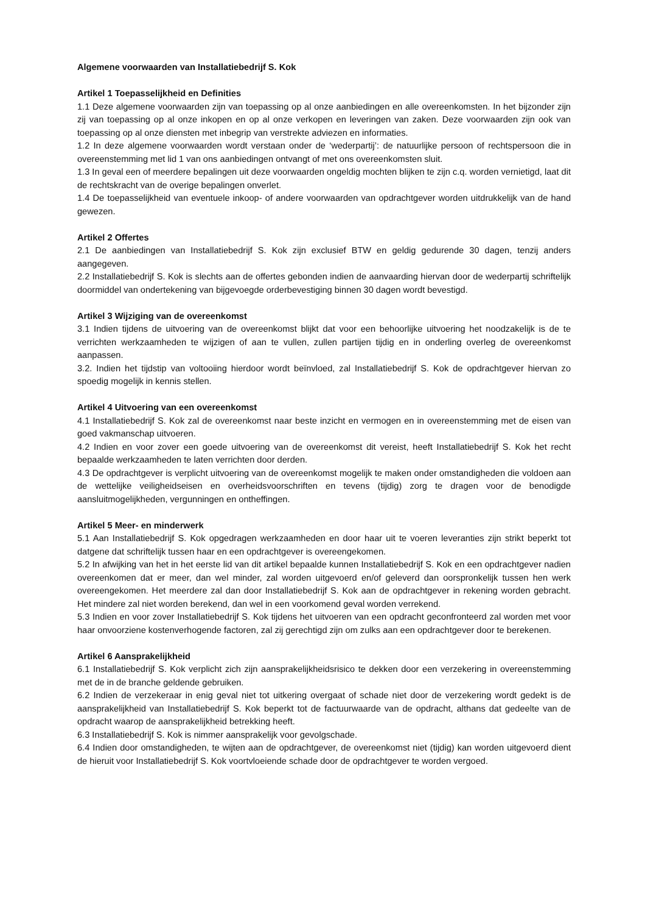Algemene voorwaarden van Installatiebedrijf S. Kok
Artikel 1 Toepasselijkheid en Definities
1.1 Deze algemene voorwaarden zijn van toepassing op al onze aanbiedingen en alle overeenkomsten. In het bijzonder zijn zij van toepassing op al onze inkopen en op al onze verkopen en leveringen van zaken. Deze voorwaarden zijn ook van toepassing op al onze diensten met inbegrip van verstrekte adviezen en informaties.
1.2 In deze algemene voorwaarden wordt verstaan onder de ‘wederpartij’: de natuurlijke persoon of rechtspersoon die in overeenstemming met lid 1 van ons aanbiedingen ontvangt of met ons overeenkomsten sluit.
1.3 In geval een of meerdere bepalingen uit deze voorwaarden ongeldig mochten blijken te zijn c.q. worden vernietigd, laat dit de rechtskracht van de overige bepalingen onverlet.
1.4 De toepasselijkheid van eventuele inkoop- of andere voorwaarden van opdrachtgever worden uitdrukkelijk van de hand gewezen.
Artikel 2 Offertes
2.1 De aanbiedingen van Installatiebedrijf S. Kok zijn exclusief BTW en geldig gedurende 30 dagen, tenzij anders aangegeven.
2.2 Installatiebedrijf S. Kok is slechts aan de offertes gebonden indien de aanvaarding hiervan door de wederpartij schriftelijk doormiddel van ondertekening van bijgevoegde orderbevestiging binnen 30 dagen wordt bevestigd.
Artikel 3 Wijziging van de overeenkomst
3.1 Indien tijdens de uitvoering van de overeenkomst blijkt dat voor een behoorlijke uitvoering het noodzakelijk is de te verrichten werkzaamheden te wijzigen of aan te vullen, zullen partijen tijdig en in onderling overleg de overeenkomst aanpassen.
3.2. Indien het tijdstip van voltooiing hierdoor wordt beïnvloed, zal Installatiebedrijf S. Kok de opdrachtgever hiervan zo spoedig mogelijk in kennis stellen.
Artikel 4 Uitvoering van een overeenkomst
4.1 Installatiebedrijf S. Kok zal de overeenkomst naar beste inzicht en vermogen en in overeenstemming met de eisen van goed vakmanschap uitvoeren.
4.2 Indien en voor zover een goede uitvoering van de overeenkomst dit vereist, heeft Installatiebedrijf S. Kok het recht bepaalde werkzaamheden te laten verrichten door derden.
4.3 De opdrachtgever is verplicht uitvoering van de overeenkomst mogelijk te maken onder omstandigheden die voldoen aan de wettelijke veiligheidseisen en overheidsvoorschriften en tevens (tijdig) zorg te dragen voor de benodigde aansluitmogelijkheden, vergunningen en ontheffingen.
Artikel 5 Meer- en minderwerk
5.1 Aan Installatiebedrijf S. Kok opgedragen werkzaamheden en door haar uit te voeren leveranties zijn strikt beperkt tot datgene dat schriftelijk tussen haar en een opdrachtgever is overeengekomen.
5.2 In afwijking van het in het eerste lid van dit artikel bepaalde kunnen Installatiebedrijf S. Kok en een opdrachtgever nadien overeenkomen dat er meer, dan wel minder, zal worden uitgevoerd en/of geleverd dan oorspronkelijk tussen hen werk overeengekomen. Het meerdere zal dan door Installatiebedrijf S. Kok aan de opdrachtgever in rekening worden gebracht. Het mindere zal niet worden berekend, dan wel in een voorkomend geval worden verrekend.
5.3 Indien en voor zover Installatiebedrijf S. Kok tijdens het uitvoeren van een opdracht geconfronteerd zal worden met voor haar onvoorziene kostenverhogende factoren, zal zij gerechtigd zijn om zulks aan een opdrachtgever door te berekenen.
Artikel 6 Aansprakelijkheid
6.1 Installatiebedrijf S. Kok verplicht zich zijn aansprakelijkheidsrisico te dekken door een verzekering in overeenstemming met de in de branche geldende gebruiken.
6.2 Indien de verzekeraar in enig geval niet tot uitkering overgaat of schade niet door de verzekering wordt gedekt is de aansprakelijkheid van Installatiebedrijf S. Kok beperkt tot de factuurwaarde van de opdracht, althans dat gedeelte van de opdracht waarop de aansprakelijkheid betrekking heeft.
6.3 Installatiebedrijf S. Kok is nimmer aansprakelijk voor gevolgschade.
6.4 Indien door omstandigheden, te wijten aan de opdrachtgever, de overeenkomst niet (tijdig) kan worden uitgevoerd dient de hieruit voor Installatiebedrijf S. Kok voortvloeiende schade door de opdrachtgever te worden vergoed.